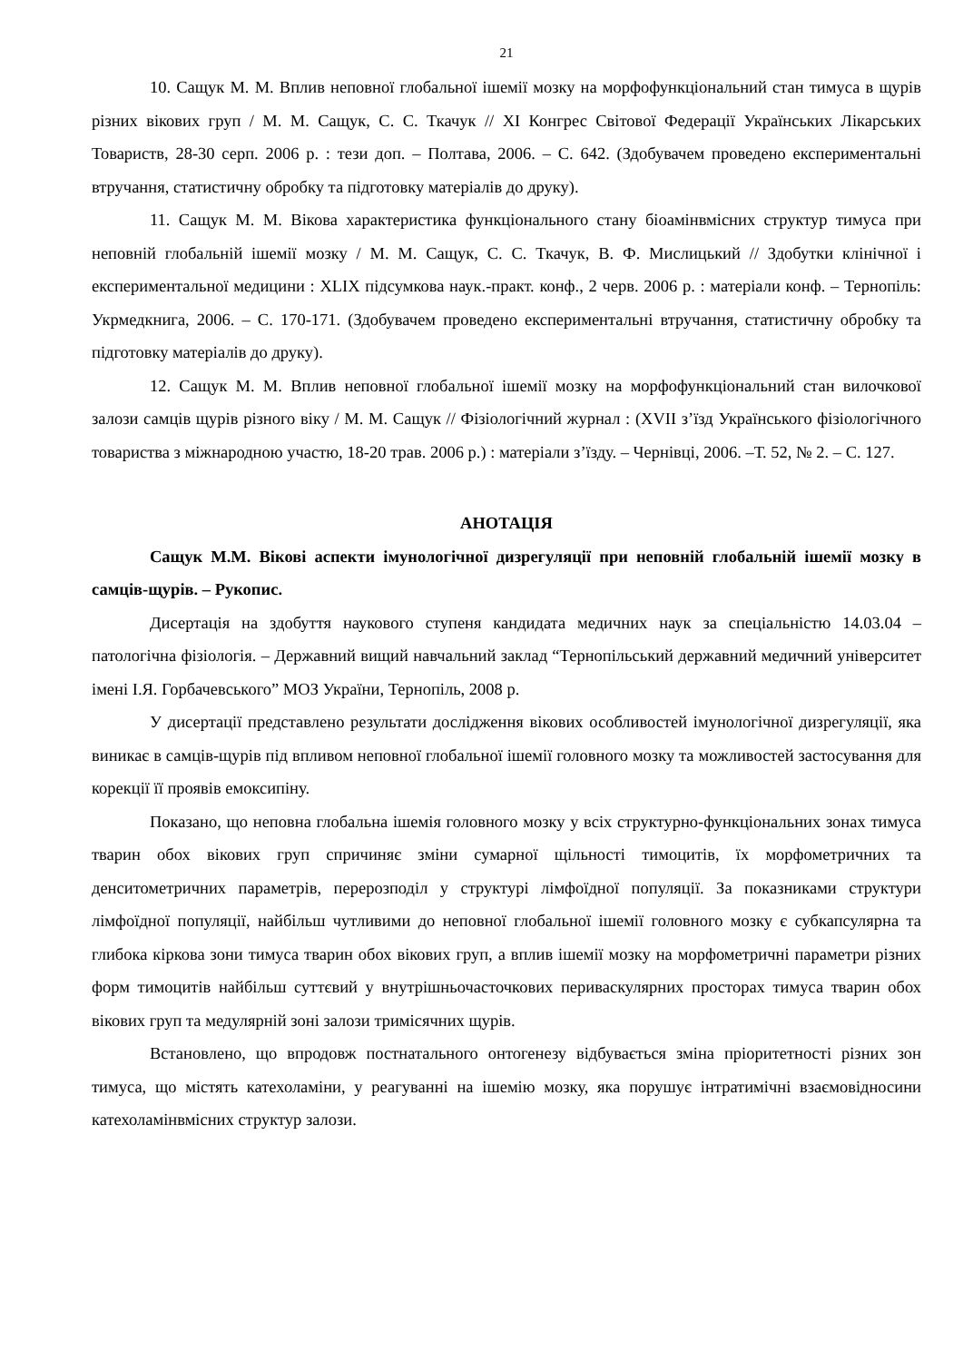21
10. Сащук М. М. Вплив неповної глобальної ішемії мозку на морфофункціональний стан тимуса в щурів різних вікових груп / М. М. Сащук, С. С. Ткачук // XI Конгрес Світової Федерації Українських Лікарських Товариств, 28-30 серп. 2006 р. : тези доп. – Полтава, 2006. – С. 642. (Здобувачем проведено експериментальні втручання, статистичну обробку та підготовку матеріалів до друку).
11. Сащук М. М. Вікова характеристика функціонального стану біоамінвмісних структур тимуса при неповній глобальній ішемії мозку / М. М. Сащук, С. С. Ткачук, В. Ф. Мислицький // Здобутки клінічної і експериментальної медицини : XLIX підсумкова наук.-практ. конф., 2 черв. 2006 р. : матеріали конф. – Тернопіль: Укрмедкнига, 2006. – С. 170-171. (Здобувачем проведено експериментальні втручання, статистичну обробку та підготовку матеріалів до друку).
12. Сащук М. М. Вплив неповної глобальної ішемії мозку на морфофункціональний стан вилочкової залози самців щурів різного віку / М. М. Сащук // Фізіологічний журнал : (XVII з’їзд Українського фізіологічного товариства з міжнародною участю, 18-20 трав. 2006 р.) : матеріали з’їзду. – Чернівці, 2006. –Т. 52, № 2. – С. 127.
АНОТАЦІЯ
Сащук М.М. Вікові аспекти імунологічної дизрегуляції при неповній глобальній ішемії мозку в самців-щурів. – Рукопис.
Дисертація на здобуття наукового ступеня кандидата медичних наук за спеціальністю 14.03.04 – патологічна фізіологія. – Державний вищий навчальний заклад “Тернопільський державний медичний університет імені І.Я. Горбачевського” МОЗ України, Тернопіль, 2008 р.
У дисертації представлено результати дослідження вікових особливостей імунологічної дизрегуляції, яка виникає в самців-щурів під впливом неповної глобальної ішемії головного мозку та можливостей застосування для корекції її проявів емоксипіну.
Показано, що неповна глобальна ішемія головного мозку у всіх структурно-функціональних зонах тимуса тварин обох вікових груп спричиняє зміни сумарної щільності тимоцитів, їх морфометричних та денситометричних параметрів, перерозподіл у структурі лімфоїдної популяції. За показниками структури лімфоїдної популяції, найбільш чутливими до неповної глобальної ішемії головного мозку є субкапсулярна та глибока кіркова зони тимуса тварин обох вікових груп, а вплив ішемії мозку на морфометричні параметри різних форм тимоцитів найбільш суттєвий у внутрішньочасточкових периваскулярних просторах тимуса тварин обох вікових груп та медулярній зоні залози тримісячних щурів.
Встановлено, що впродовж постнатального онтогенезу відбувається зміна пріоритетності різних зон тимуса, що містять катехоламіни, у реагуванні на ішемію мозку, яка порушує інтратимічні взаємовідносини катехоламінвмісних структур залози.